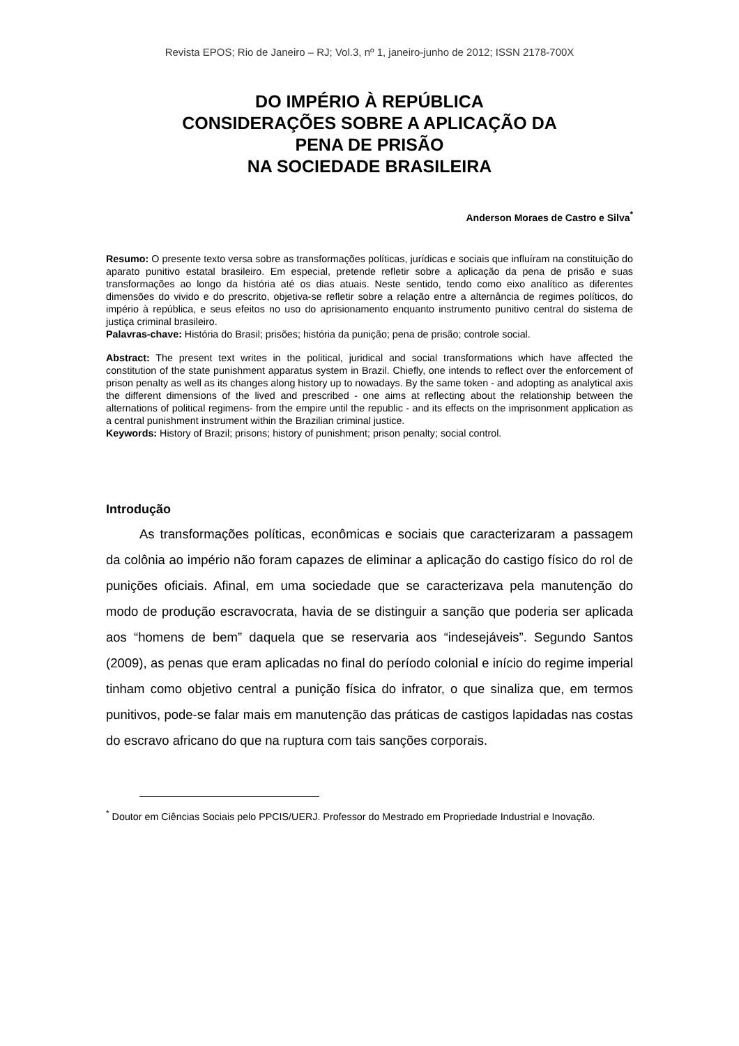Revista EPOS; Rio de Janeiro – RJ; Vol.3, nº 1, janeiro-junho de 2012; ISSN 2178-700X
DO IMPÉRIO À REPÚBLICA
CONSIDERAÇÕES SOBRE A APLICAÇÃO DA
PENA DE PRISÃO
NA SOCIEDADE BRASILEIRA
Anderson Moraes de Castro e Silva<sup>*</sup>
Resumo: O presente texto versa sobre as transformações políticas, jurídicas e sociais que influíram na constituição do aparato punitivo estatal brasileiro. Em especial, pretende refletir sobre a aplicação da pena de prisão e suas transformações ao longo da história até os dias atuais. Neste sentido, tendo como eixo analítico as diferentes dimensões do vivido e do prescrito, objetiva-se refletir sobre a relação entre a alternância de regimes políticos, do império à república, e seus efeitos no uso do aprisionamento enquanto instrumento punitivo central do sistema de justiça criminal brasileiro.
Palavras-chave: História do Brasil; prisões; história da punição; pena de prisão; controle social.
Abstract: The present text writes in the political, juridical and social transformations which have affected the constitution of the state punishment apparatus system in Brazil. Chiefly, one intends to reflect over the enforcement of prison penalty as well as its changes along history up to nowadays. By the same token - and adopting as analytical axis the different dimensions of the lived and prescribed - one aims at reflecting about the relationship between the alternations of political regimens- from the empire until the republic - and its effects on the imprisonment application as a central punishment instrument within the Brazilian criminal justice.
Keywords: History of Brazil; prisons; history of punishment; prison penalty; social control.
Introdução
As transformações políticas, econômicas e sociais que caracterizaram a passagem da colônia ao império não foram capazes de eliminar a aplicação do castigo físico do rol de punições oficiais. Afinal, em uma sociedade que se caracterizava pela manutenção do modo de produção escravocrata, havia de se distinguir a sanção que poderia ser aplicada aos “homens de bem” daquela que se reservaria aos “indesejáveis”. Segundo Santos (2009), as penas que eram aplicadas no final do período colonial e início do regime imperial tinham como objetivo central a punição física do infrator, o que sinaliza que, em termos punitivos, pode-se falar mais em manutenção das práticas de castigos lapidadas nas costas do escravo africano do que na ruptura com tais sanções corporais.
<sup>*</sup> Doutor em Ciências Sociais pelo PPCIS/UERJ. Professor do Mestrado em Propriedade Industrial e Inovação.